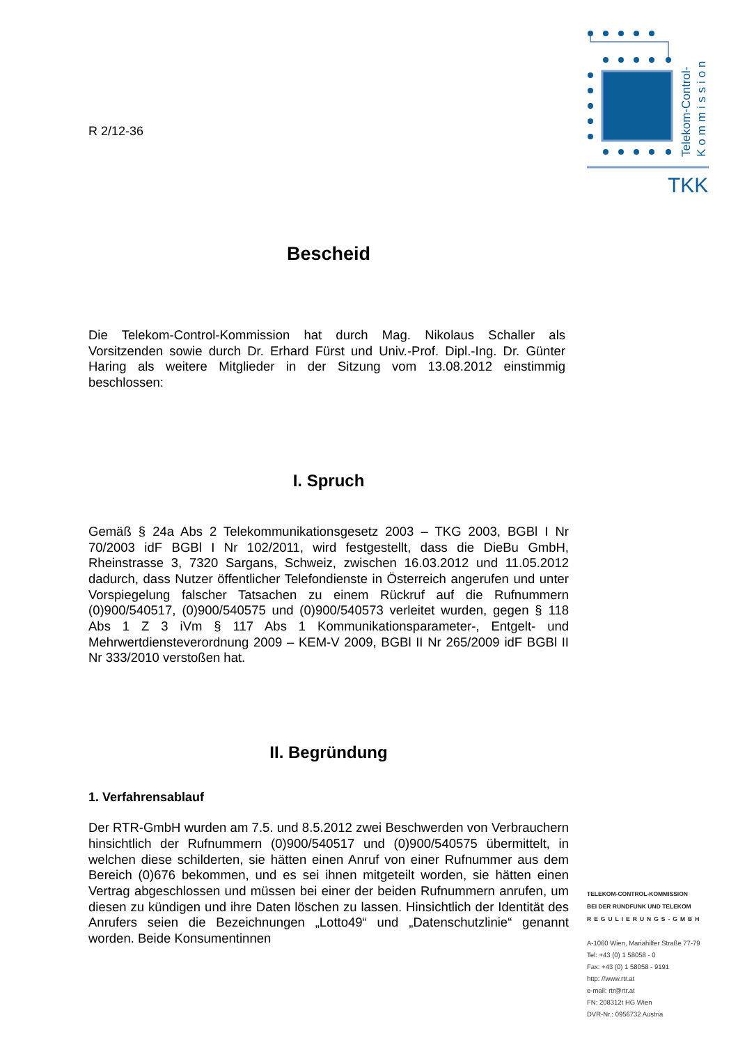R 2/12-36
Bescheid
Die Telekom-Control-Kommission hat durch Mag. Nikolaus Schaller als Vorsitzenden sowie durch Dr. Erhard Fürst und Univ.-Prof. Dipl.-Ing. Dr. Günter Haring als weitere Mitglieder in der Sitzung vom 13.08.2012 einstimmig beschlossen:
I. Spruch
Gemäß § 24a Abs 2 Telekommunikationsgesetz 2003 – TKG 2003, BGBl I Nr 70/2003 idF BGBl I Nr 102/2011, wird festgestellt, dass die DieBu GmbH, Rheinstrasse 3, 7320 Sargans, Schweiz, zwischen 16.03.2012 und 11.05.2012 dadurch, dass Nutzer öffentlicher Telefondienste in Österreich angerufen und unter Vorspiegelung falscher Tatsachen zu einem Rückruf auf die Rufnummern (0)900/540517, (0)900/540575 und (0)900/540573 verleitet wurden, gegen § 118 Abs 1 Z 3 iVm § 117 Abs 1 Kommunikationsparameter-, Entgelt- und Mehrwertdiensteverordnung 2009 – KEM-V 2009, BGBl II Nr 265/2009 idF BGBl II Nr 333/2010 verstoßen hat.
II. Begründung
1. Verfahrensablauf
Der RTR-GmbH wurden am 7.5. und 8.5.2012 zwei Beschwerden von Verbrauchern hinsichtlich der Rufnummern (0)900/540517 und (0)900/540575 übermittelt, in welchen diese schilderten, sie hätten einen Anruf von einer Rufnummer aus dem Bereich (0)676 bekommen, und es sei ihnen mitgeteilt worden, sie hätten einen Vertrag abgeschlossen und müssen bei einer der beiden Rufnummern anrufen, um diesen zu kündigen und ihre Daten löschen zu lassen. Hinsichtlich der Identität des Anrufers seien die Bezeichnungen „Lotto49“ und „Datenschutzlinie“ genannt worden. Beide Konsumentinnen
Telekom-Control-
Kommission
TKK
TELEKOM-CONTROL-KOMMISSION
BEI DER RUNDFUNK UND TELEKOM
REGULIERUNGS-GMBH
A-1060 Wien, Mariahilfer Straße 77-79
Tel: +43 (0) 1 58058 - 0
Fax: +43 (0) 1 58058 - 9191
http: //www.rtr.at
e-mail: rtr@rtr.at
FN: 208312t HG Wien
DVR-Nr.: 0956732 Austria